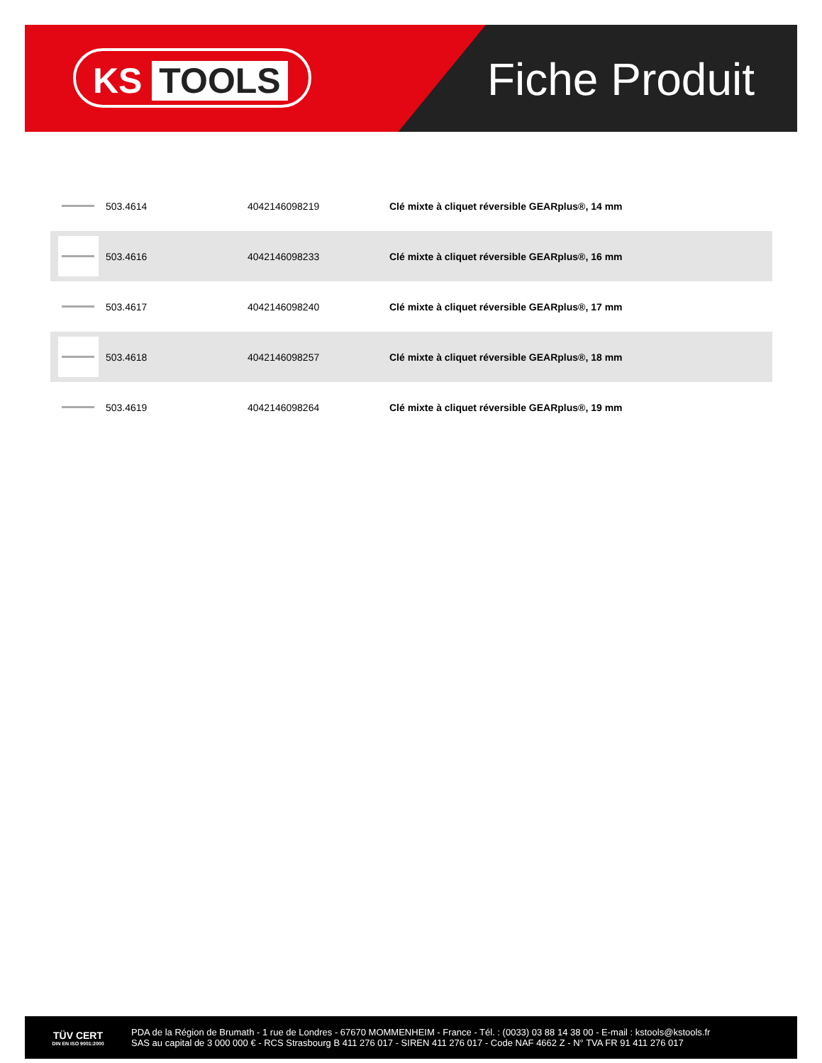KS TOOLS Fiche Produit
| | 503.4614 | 4042146098219 | Clé mixte à cliquet réversible GEARplus®, 14 mm |
| | 503.4616 | 4042146098233 | Clé mixte à cliquet réversible GEARplus®, 16 mm |
| | 503.4617 | 4042146098240 | Clé mixte à cliquet réversible GEARplus®, 17 mm |
| | 503.4618 | 4042146098257 | Clé mixte à cliquet réversible GEARplus®, 18 mm |
| | 503.4619 | 4042146098264 | Clé mixte à cliquet réversible GEARplus®, 19 mm |
TÜV CERT
DIN EN ISO 9001:2000
PDA de la Région de Brumath - 1 rue de Londres - 67670 MOMMENHEIM - France - Tél. : (0033) 03 88 14 38 00 - E-mail : kstools@kstools.fr
SAS au capital de 3 000 000 € - RCS Strasbourg B 411 276 017 - SIREN 411 276 017 - Code NAF 4662 Z - N° TVA FR 91 411 276 017